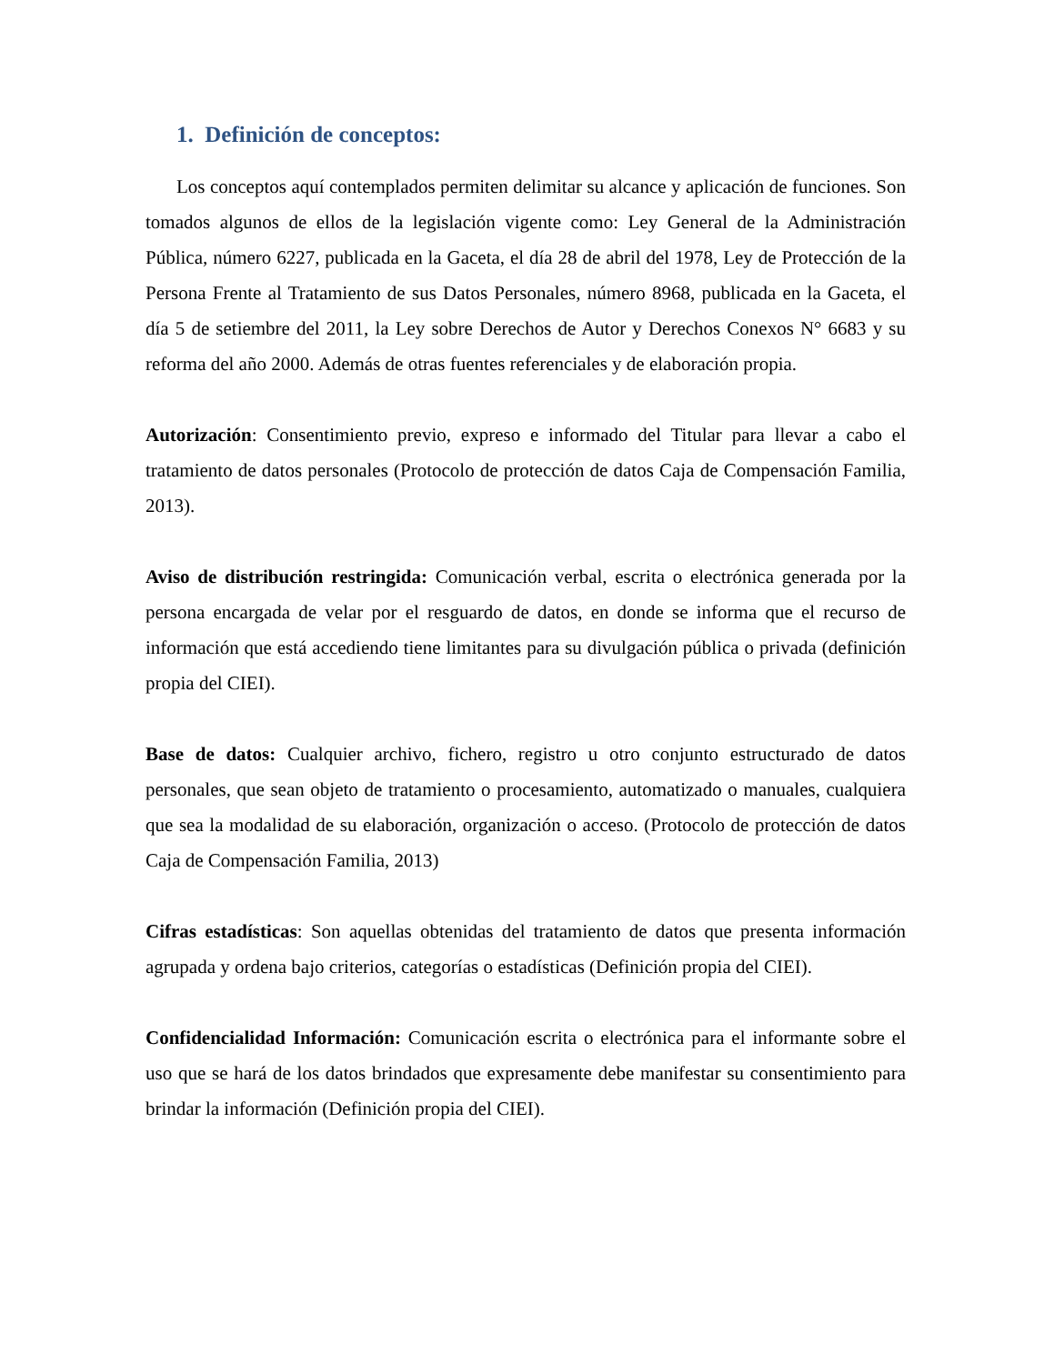1. Definición de conceptos:
Los conceptos aquí contemplados permiten delimitar su alcance y aplicación de funciones. Son tomados algunos de ellos de la legislación vigente como: Ley General de la Administración Pública, número 6227, publicada en la Gaceta, el día 28 de abril del 1978, Ley de Protección de la Persona Frente al Tratamiento de sus Datos Personales, número 8968, publicada en la Gaceta, el día 5 de setiembre del 2011, la Ley sobre Derechos de Autor y Derechos Conexos N° 6683 y su reforma del año 2000. Además de otras fuentes referenciales y de elaboración propia.
Autorización: Consentimiento previo, expreso e informado del Titular para llevar a cabo el tratamiento de datos personales (Protocolo de protección de datos Caja de Compensación Familia, 2013).
Aviso de distribución restringida: Comunicación verbal, escrita o electrónica generada por la persona encargada de velar por el resguardo de datos, en donde se informa que el recurso de información que está accediendo tiene limitantes para su divulgación pública o privada (definición propia del CIEI).
Base de datos: Cualquier archivo, fichero, registro u otro conjunto estructurado de datos personales, que sean objeto de tratamiento o procesamiento, automatizado o manuales, cualquiera que sea la modalidad de su elaboración, organización o acceso. (Protocolo de protección de datos Caja de Compensación Familia, 2013)
Cifras estadísticas: Son aquellas obtenidas del tratamiento de datos que presenta información agrupada y ordena bajo criterios, categorías o estadísticas (Definición propia del CIEI).
Confidencialidad Información: Comunicación escrita o electrónica para el informante sobre el uso que se hará de los datos brindados que expresamente debe manifestar su consentimiento para brindar la información (Definición propia del CIEI).